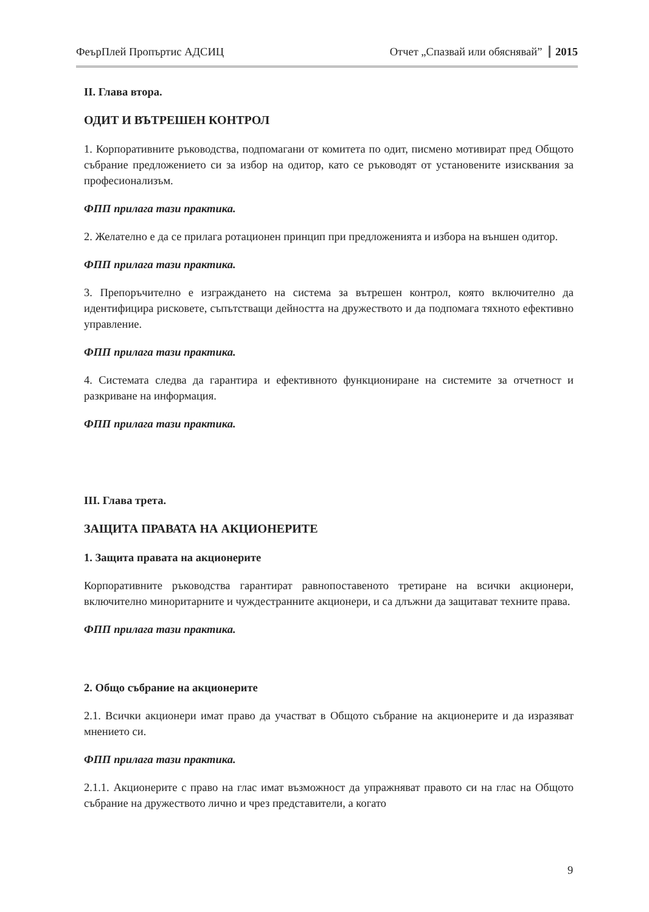ФеърПлей Пропъртис АДСИЦ Отчет „Спазвай или обяснявай” 2015
II. Глава втора.
ОДИТ И ВЪТРЕШЕН КОНТРОЛ
1. Корпоративните ръководства, подпомагани от комитета по одит, писмено мотивират пред Общото събрание предложението си за избор на одитор, като се ръководят от установените изисквания за професионализъм.
ФПП прилага тази практика.
2. Желателно е да се прилага ротационен принцип при предложенията и избора на външен одитор.
ФПП прилага тази практика.
3. Препоръчително е изграждането на система за вътрешен контрол, която включително да идентифицира рисковете, съпътстващи дейността на дружеството и да подпомага тяхното ефективно управление.
ФПП прилага тази практика.
4. Системата следва да гарантира и ефективното функциониране на системите за отчетност и разкриване на информация.
ФПП прилага тази практика.
III. Глава трета.
ЗАЩИТА ПРАВАТА НА АКЦИОНЕРИТЕ
1. Защита правата на акционерите
Корпоративните ръководства гарантират равнопоставеното третиране на всички акционери, включително миноритарните и чуждестранните акционери, и са длъжни да защитават техните права.
ФПП прилага тази практика.
2. Общо събрание на акционерите
2.1. Всички акционери имат право да участват в Общото събрание на акционерите и да изразяват мнението си.
ФПП прилага тази практика.
2.1.1. Акционерите с право на глас имат възможност да упражняват правото си на глас на Общото събрание на дружеството лично и чрез представители, а когато
9